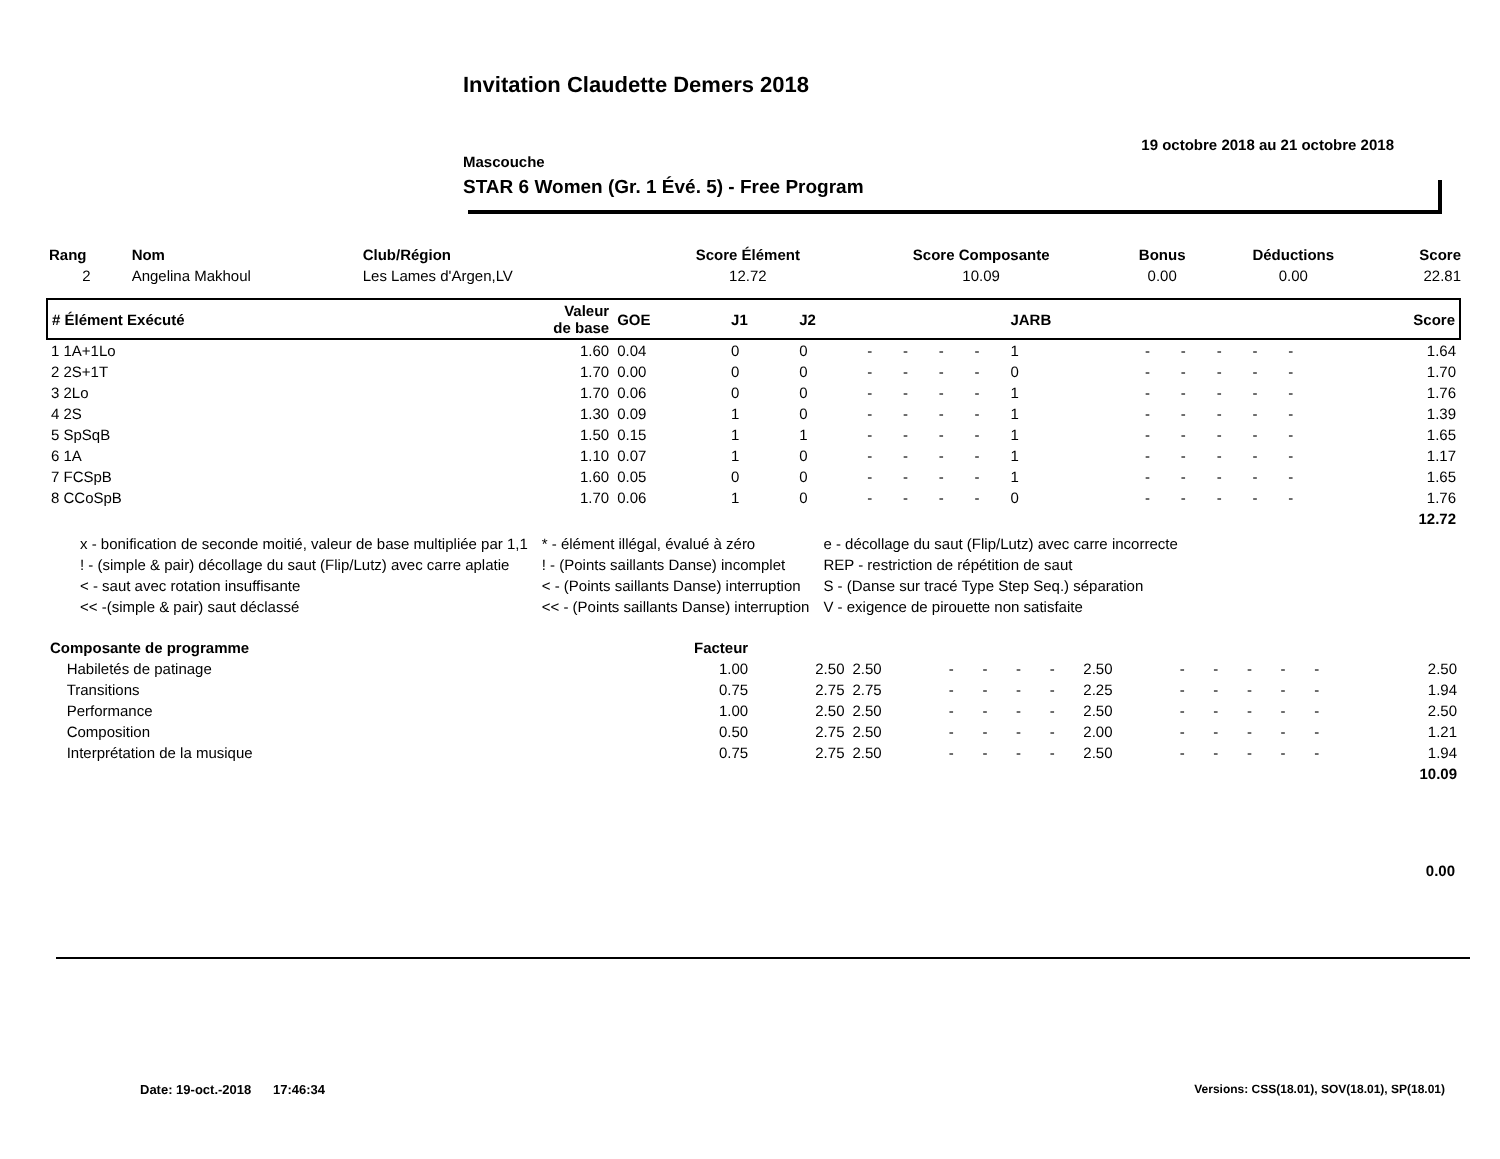Invitation Claudette Demers 2018
19 octobre 2018 au 21 octobre 2018
Mascouche
STAR 6 Women (Gr. 1 Évé. 5) - Free Program
| Rang | Nom | Club/Région | Score Élément | Score Composante | Bonus | Déductions | Score |
| --- | --- | --- | --- | --- | --- | --- | --- |
| 2 | Angelina Makhoul | Les Lames d'Argen,LV | 12.72 | 10.09 | 0.00 | 0.00 | 22.81 |
| # Élément Exécuté | Valeur de base | GOE | J1 | J2 | | | | | JARB | | | | | | Score |
| --- | --- | --- | --- | --- | --- | --- | --- | --- | --- | --- | --- | --- | --- | --- | --- |
| 1 1A+1Lo | 1.60 | 0.04 | 0 | 0 | - | - | - | - | 1 | - | - | - | - | - | 1.64 |
| 2 2S+1T | 1.70 | 0.00 | 0 | 0 | - | - | - | - | 0 | - | - | - | - | - | 1.70 |
| 3 2Lo | 1.70 | 0.06 | 0 | 0 | - | - | - | - | 1 | - | - | - | - | - | 1.76 |
| 4 2S | 1.30 | 0.09 | 1 | 0 | - | - | - | - | 1 | - | - | - | - | - | 1.39 |
| 5 SpSqB | 1.50 | 0.15 | 1 | 1 | - | - | - | - | 1 | - | - | - | - | - | 1.65 |
| 6 1A | 1.10 | 0.07 | 1 | 0 | - | - | - | - | 1 | - | - | - | - | - | 1.17 |
| 7 FCSpB | 1.60 | 0.05 | 0 | 0 | - | - | - | - | 1 | - | - | - | - | - | 1.65 |
| 8 CCoSpB | 1.70 | 0.06 | 1 | 0 | - | - | - | - | 0 | - | - | - | - | - | 1.76 |
| 12.72 | | | | | | | | | | | | | | | |
| x - bonification de seconde moitié, valeur de base multipliée par 1,1 | * - élément illégal, évalué à zéro | e - décollage du saut (Flip/Lutz) avec carre incorrecte |
| ! - (simple & pair) décollage du saut (Flip/Lutz) avec carre aplatie | ! - (Points saillants Danse) incomplet | REP - restriction de répétition de saut |
| < - saut avec rotation insuffisante | < - (Points saillants Danse) interruption | S - (Danse sur tracé Type Step Seq.) séparation |
| << -(simple & pair) saut déclassé | << - (Points saillants Danse) interruption | V - exigence de pirouette non satisfaite |
| Composante de programme | Facteur | | | | | | | | | | | | | | |
| --- | --- | --- | --- | --- | --- | --- | --- | --- | --- | --- | --- | --- | --- | --- | --- |
| Habiletés de patinage | 1.00 | 2.50 | 2.50 | - | - | - | - | 2.50 | - | - | - | - | - | | 2.50 |
| Transitions | 0.75 | 2.75 | 2.75 | - | - | - | - | 2.25 | - | - | - | - | - | | 1.94 |
| Performance | 1.00 | 2.50 | 2.50 | - | - | - | - | 2.50 | - | - | - | - | - | | 2.50 |
| Composition | 0.50 | 2.75 | 2.50 | - | - | - | - | 2.00 | - | - | - | - | - | | 1.21 |
| Interprétation de la musique | 0.75 | 2.75 | 2.50 | - | - | - | - | 2.50 | - | - | - | - | - | | 1.94 |
| 10.09 | | | | | | | | | | | | | | | |
0.00
Date: 19-oct.-2018 17:46:34
Versions: CSS(18.01), SOV(18.01), SP(18.01)